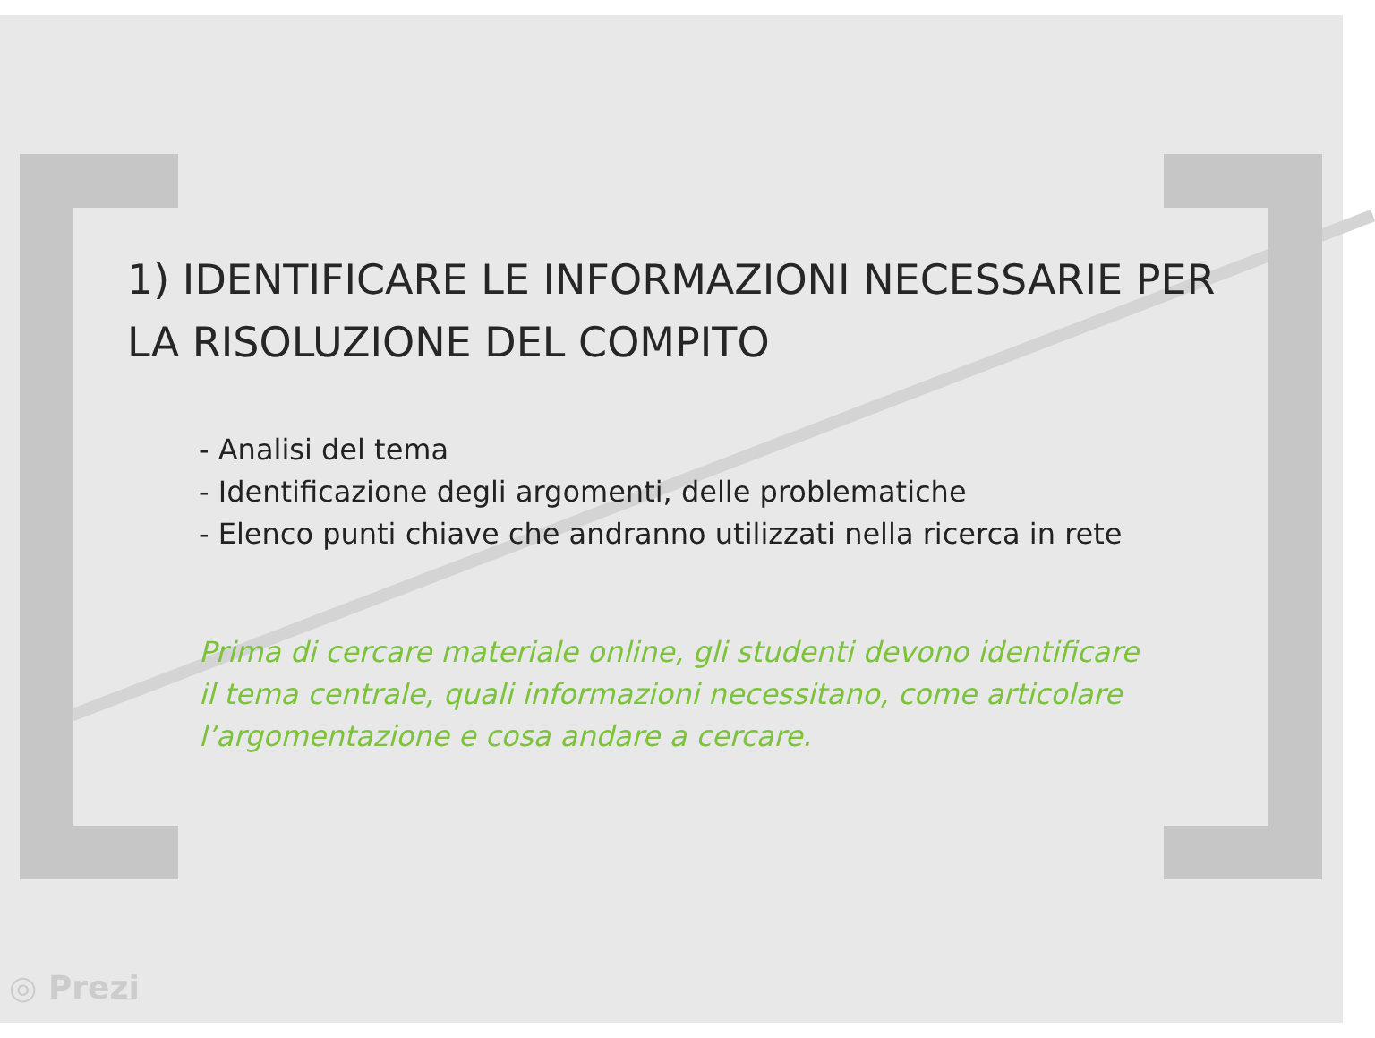1) IDENTIFICARE LE INFORMAZIONI NECESSARIE PER LA RISOLUZIONE DEL COMPITO
- Analisi del tema
- Identificazione degli argomenti, delle problematiche
- Elenco punti chiave che andranno utilizzati nella ricerca in rete
Prima di cercare materiale online, gli studenti devono identificare il tema centrale, quali informazioni necessitano, come articolare l’argomentazione e cosa andare a cercare.
◎ Prezi